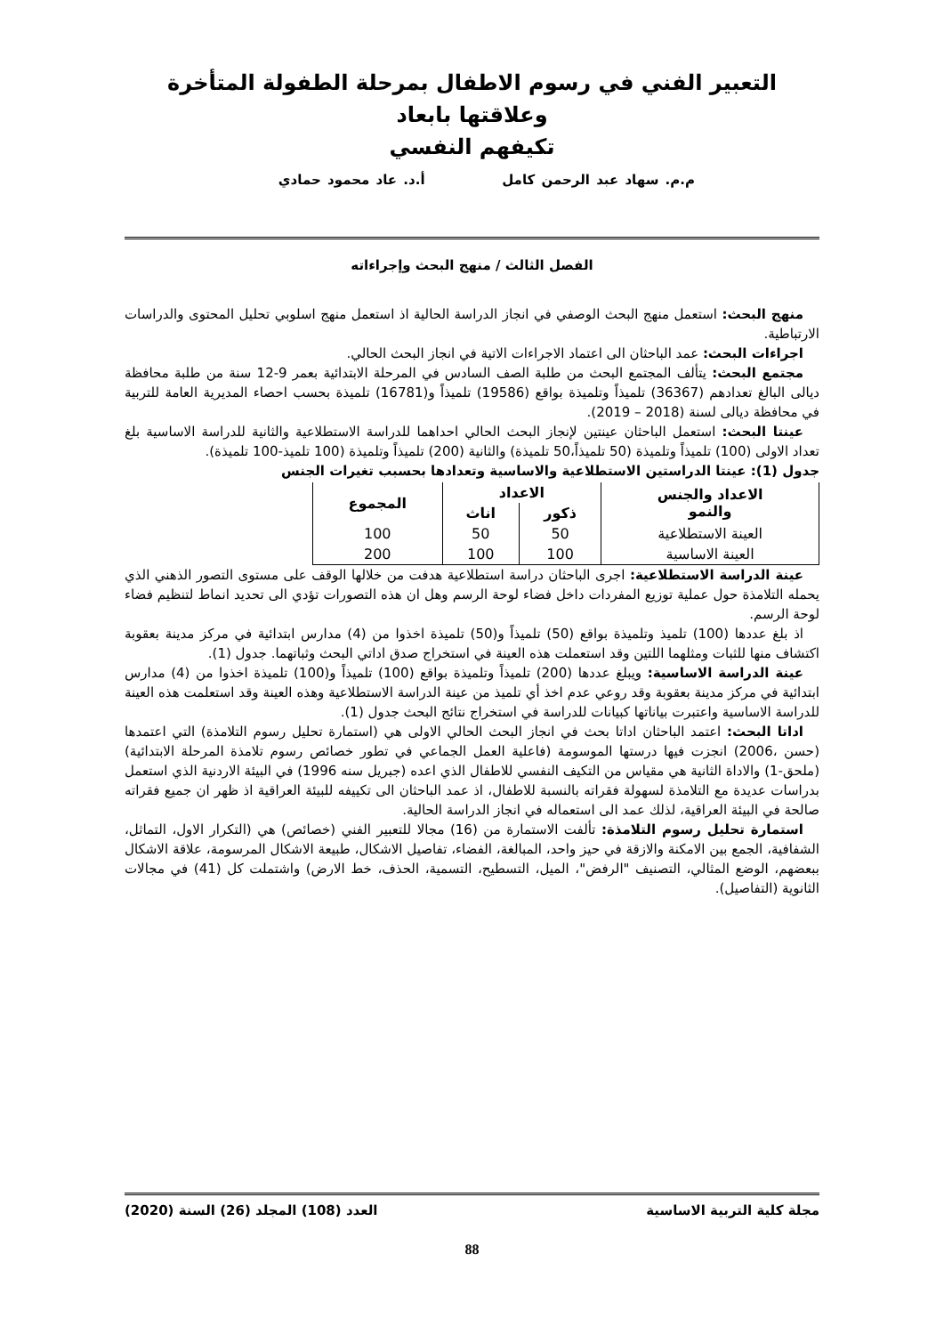التعبير الفني في رسوم الاطفال بمرحلة الطفولة المتأخرة وعلاقتها بابعاد
تكيفهم النفسي
م.م. سهاد عبد الرحمن كامل أ.د. عاد محمود حمادي
الفصل الثالث / منهج البحث وإجراءاته
منهج البحث: استعمل منهج البحث الوصفي في انجاز الدراسة الحالية اذ استعمل منهج اسلوبي تحليل المحتوى والدراسات الارتباطية.
اجراءات البحث: عمد الباحثان الى اعتماد الاجراءات الاتية في انجاز البحث الحالي.
مجتمع البحث: يتألف المجتمع البحث من طلبة الصف السادس في المرحلة الابتدائية بعمر 9-12 سنة من طلبة محافظة ديالى البالغ تعدادهم (36367) تلميذاً وتلميذة بواقع (19586) تلميذاً و(16781) تلميذة بحسب احصاء المديرية العامة للتربية في محافظة ديالى لسنة (2018 – 2019).
عينتا البحث: استعمل الباحثان عينتين لإنجاز البحث الحالي احداهما للدراسة الاستطلاعية والثانية للدراسة الاساسية بلغ تعداد الاولى (100) تلميذاً وتلميذة (50 تلميذاً،50 تلميذة) والثانية (200) تلميذاً وتلميذة (100 تلميذ-100 تلميذة).
جدول (1): عينتا الدراستين الاستطلاعية والاساسية وتعدادها بحسبب تغيرات الجنس
| الاعداد والجنس والنمو | الاعداد | | المجموع |
| --- | --- | --- | --- |
| | ذكور | اناث | |
| العينة الاستطلاعية | 50 | 50 | 100 |
| العينة الاساسية | 100 | 100 | 200 |
عينة الدراسة الاستطلاعية: اجرى الباحثان دراسة استطلاعية هدفت من خلالها الوقف على مستوى التصور الذهني الذي يحمله التلامذة حول عملية توزيع المفردات داخل فضاء لوحة الرسم وهل ان هذه التصورات تؤدي الى تحديد انماط لتنظيم فضاء لوحة الرسم.
اذ بلغ عددها (100) تلميذ وتلميذة بواقع (50) تلميذاً و(50) تلميذة اخذوا من (4) مدارس ابتدائية في مركز مدينة بعقوبة اكتشاف منها للثبات ومثلهما اللتين وقد استعملت هذه العينة في استخراج صدق اداتي البحث وثباتهما. جدول (1).
عينة الدراسة الاساسية: ويبلغ عددها (200) تلميذاً وتلميذة بواقع (100) تلميذاً و(100) تلميذة اخذوا من (4) مدارس ابتدائية في مركز مدينة بعقوبة وقد روعي عدم اخذ أي تلميذ من عينة الدراسة الاستطلاعية وهذه العينة وقد استعلمت هذه العينة للدراسة الاساسية واعتبرت بياناتها كبيانات للدراسة في استخراج نتائج البحث جدول (1).
اداتا البحث: اعتمد الباحثان اداتا بحث في انجاز البحث الحالي الاولى هي (استمارة تحليل رسوم التلامذة) التي اعتمدها (حسن ،2006) انجزت فيها درستها الموسومة (فاعلية العمل الجماعي في تطور خصائص رسوم تلامذة المرحلة الابتدائية) (ملحق-1) والاداة الثانية هي مقياس من التكيف النفسي للاطفال الذي اعده (جبريل سنه 1996) في البيئة الاردنية الذي استعمل بدراسات عديدة مع التلامذة لسهولة فقراته بالنسبة للاطفال، اذ عمد الباحثان الى تكييفه للبيئة العراقية اذ ظهر ان جميع فقراته صالحة في البيئة العراقية، لذلك عمد الى استعماله في انجاز الدراسة الحالية.
استمارة تحليل رسوم التلامذة: تألفت الاستمارة من (16) مجالا للتعبير الفني (خصائص) هي (التكرار الاول، التماثل، الشفافية، الجمع بين الامكنة والازقة في حيز واحد، المبالغة، الفضاء، تفاصيل الاشكال، طبيعة الاشكال المرسومة، علاقة الاشكال ببعضهم، الوضع المثالي، التصنيف "الرفض"، الميل، التسطيح، التسمية، الحذف، خط الارض) واشتملت كل (41) في مجالات الثانوية (التفاصيل).
مجلة كلية التربية الاساسية العدد (108) المجلد (26) السنة (2020)
88